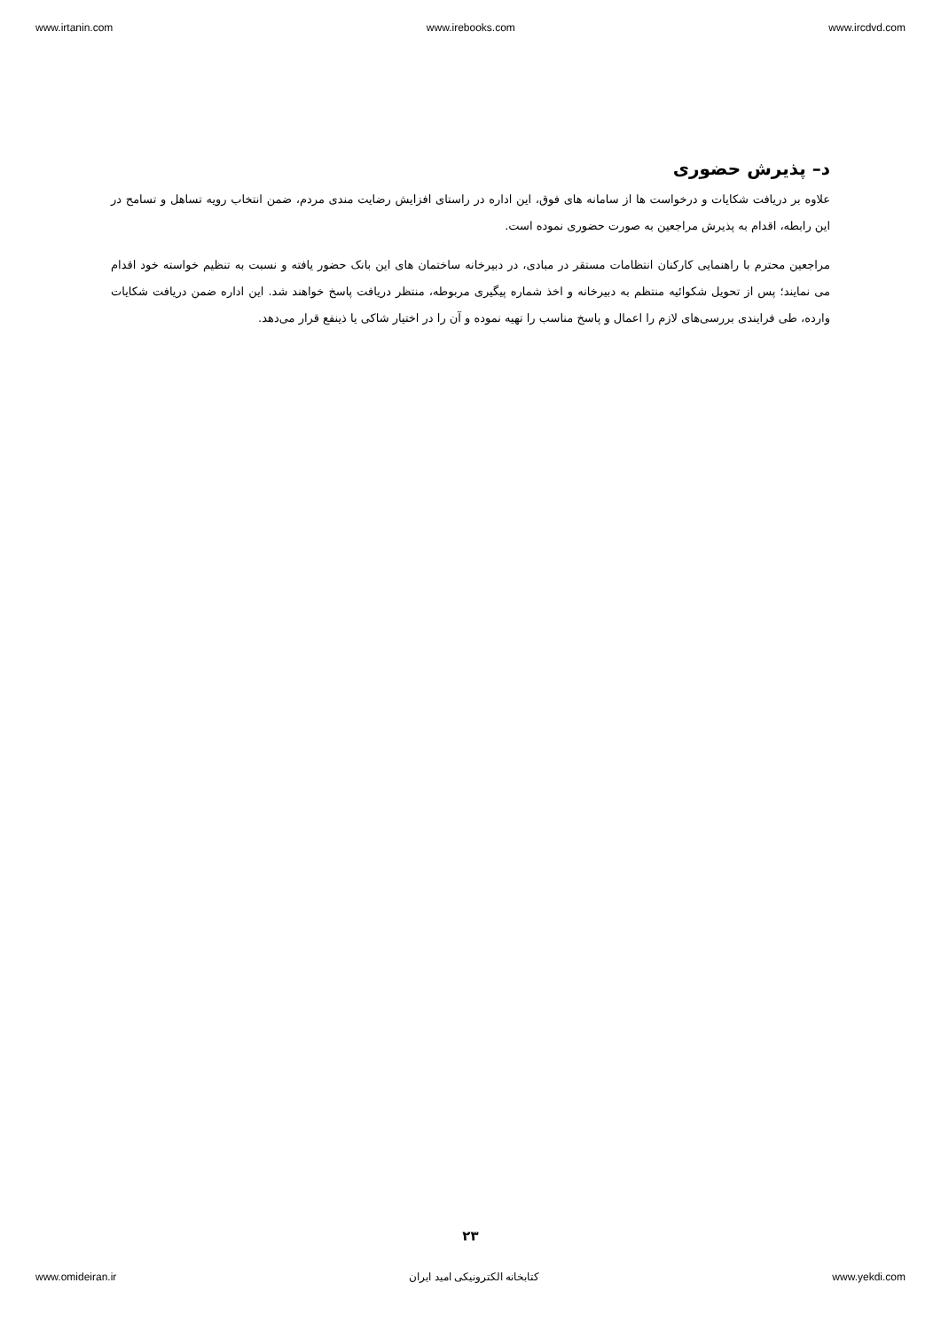www.irtanin.com www.irebooks.com www.ircdvd.com
د– پذیرش حضوری
علاوه بر دریافت شکایات و درخواست ها از سامانه های فوق، این اداره در راستای افزایش رضایت مندی مردم، ضمن انتخاب رویه تساهل و تسامح در این رابطه، اقدام به پذیرش مراجعین به صورت حضوری نموده است.
مراجعین محترم با راهنمایی کارکنان انتظامات مستقر در مبادی، در دبیرخانه ساختمان های این بانک حضور یافته و نسبت به تنظیم خواسته خود اقدام می نمایند؛ پس از تحویل شکوائیه منتظم به دبیرخانه و اخذ شماره پیگیری مربوطه، منتظر دریافت پاسخ خواهند شد. این اداره ضمن دریافت شکایات وارده، طی فرایندی بررسی‌های لازم را اعمال و پاسخ مناسب را تهیه نموده و آن را در اختیار شاکی یا ذینفع قرار می‌دهد.
۲۳
www.omideiran.ir کتابخانه الکترونیکی امید ایران www.yekdi.com